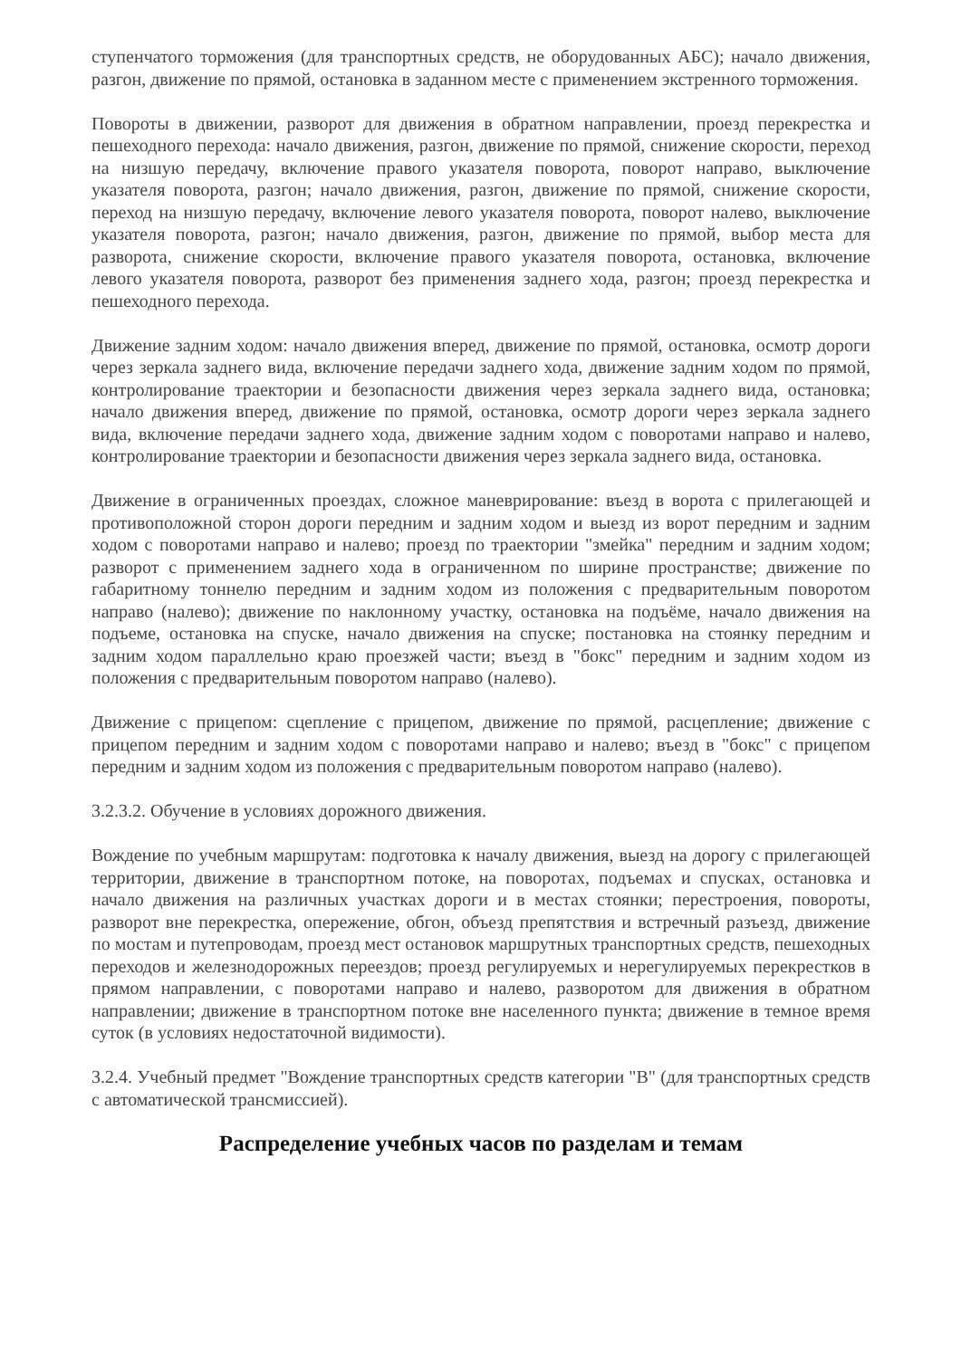ступенчатого торможения (для транспортных средств, не оборудованных АБС); начало движения, разгон, движение по прямой, остановка в заданном месте с применением экстренного торможения.
Повороты в движении, разворот для движения в обратном направлении, проезд перекрестка и пешеходного перехода: начало движения, разгон, движение по прямой, снижение скорости, переход на низшую передачу, включение правого указателя поворота, поворот направо, выключение указателя поворота, разгон; начало движения, разгон, движение по прямой, снижение скорости, переход на низшую передачу, включение левого указателя поворота, поворот налево, выключение указателя поворота, разгон; начало движения, разгон, движение по прямой, выбор места для разворота, снижение скорости, включение правого указателя поворота, остановка, включение левого указателя поворота, разворот без применения заднего хода, разгон; проезд перекрестка и пешеходного перехода.
Движение задним ходом: начало движения вперед, движение по прямой, остановка, осмотр дороги через зеркала заднего вида, включение передачи заднего хода, движение задним ходом по прямой, контролирование траектории и безопасности движения через зеркала заднего вида, остановка; начало движения вперед, движение по прямой, остановка, осмотр дороги через зеркала заднего вида, включение передачи заднего хода, движение задним ходом с поворотами направо и налево, контролирование траектории и безопасности движения через зеркала заднего вида, остановка.
Движение в ограниченных проездах, сложное маневрирование: въезд в ворота с прилегающей и противоположной сторон дороги передним и задним ходом и выезд из ворот передним и задним ходом с поворотами направо и налево; проезд по траектории "змейка" передним и задним ходом; разворот с применением заднего хода в ограниченном по ширине пространстве; движение по габаритному тоннелю передним и задним ходом из положения с предварительным поворотом направо (налево); движение по наклонному участку, остановка на подъёме, начало движения на подъеме, остановка на спуске, начало движения на спуске; постановка на стоянку передним и задним ходом параллельно краю проезжей части; въезд в "бокс" передним и задним ходом из положения с предварительным поворотом направо (налево).
Движение с прицепом: сцепление с прицепом, движение по прямой, расцепление; движение с прицепом передним и задним ходом с поворотами направо и налево; въезд в "бокс" с прицепом передним и задним ходом из положения с предварительным поворотом направо (налево).
3.2.3.2. Обучение в условиях дорожного движения.
Вождение по учебным маршрутам: подготовка к началу движения, выезд на дорогу с прилегающей территории, движение в транспортном потоке, на поворотах, подъемах и спусках, остановка и начало движения на различных участках дороги и в местах стоянки; перестроения, повороты, разворот вне перекрестка, опережение, обгон, объезд препятствия и встречный разъезд, движение по мостам и путепроводам, проезд мест остановок маршрутных транспортных средств, пешеходных переходов и железнодорожных переездов; проезд регулируемых и нерегулируемых перекрестков в прямом направлении, с поворотами направо и налево, разворотом для движения в обратном направлении; движение в транспортном потоке вне населенного пункта; движение в темное время суток (в условиях недостаточной видимости).
3.2.4. Учебный предмет "Вождение транспортных средств категории "B" (для транспортных средств с автоматической трансмиссией).
Распределение учебных часов по разделам и темам